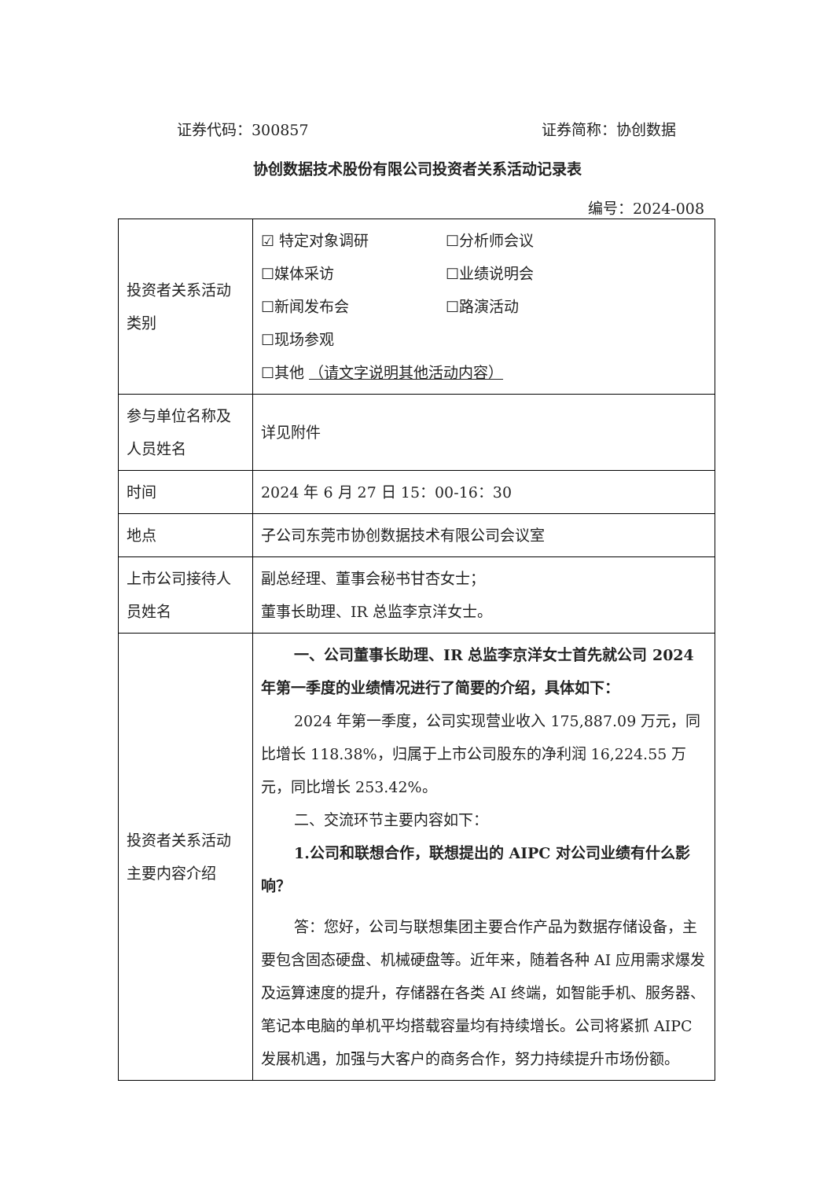证券代码：300857 证券简称：协创数据
协创数据技术股份有限公司投资者关系活动记录表
编号：2024-008
| 投资者关系活动类别 | ☑ 特定对象调研 ☐分析师会议 ☐媒体采访 ☐业绩说明会 ☐新闻发布会 ☐路演活动 ☐现场参观 ☐其他 （请文字说明其他活动内容） |
| 参与单位名称及人员姓名 | 详见附件 |
| 时间 | 2024 年 6 月 27 日 15：00-16：30 |
| 地点 | 子公司东莞市协创数据技术有限公司会议室 |
| 上市公司接待人员姓名 | 副总经理、董事会秘书甘杏女士； 董事长助理、IR 总监李京洋女士。 |
| 投资者关系活动主要内容介绍 | 一、公司董事长助理、IR 总监李京洋女士首先就公司 2024 年第一季度的业绩情况进行了简要的介绍，具体如下： 2024 年第一季度，公司实现营业收入 175,887.09 万元，同比增长 118.38%，归属于上市公司股东的净利润 16,224.55 万元，同比增长 253.42%。 二、交流环节主要内容如下： 1.公司和联想合作，联想提出的 AIPC 对公司业绩有什么影响？ 答：您好，公司与联想集团主要合作产品为数据存储设备，主要包含固态硬盘、机械硬盘等。近年来，随着各种 AI 应用需求爆发及运算速度的提升，存储器在各类 AI 终端，如智能手机、服务器、笔记本电脑的单机平均搭载容量均有持续增长。公司将紧抓 AIPC 发展机遇，加强与大客户的商务合作，努力持续提升市场份额。 |